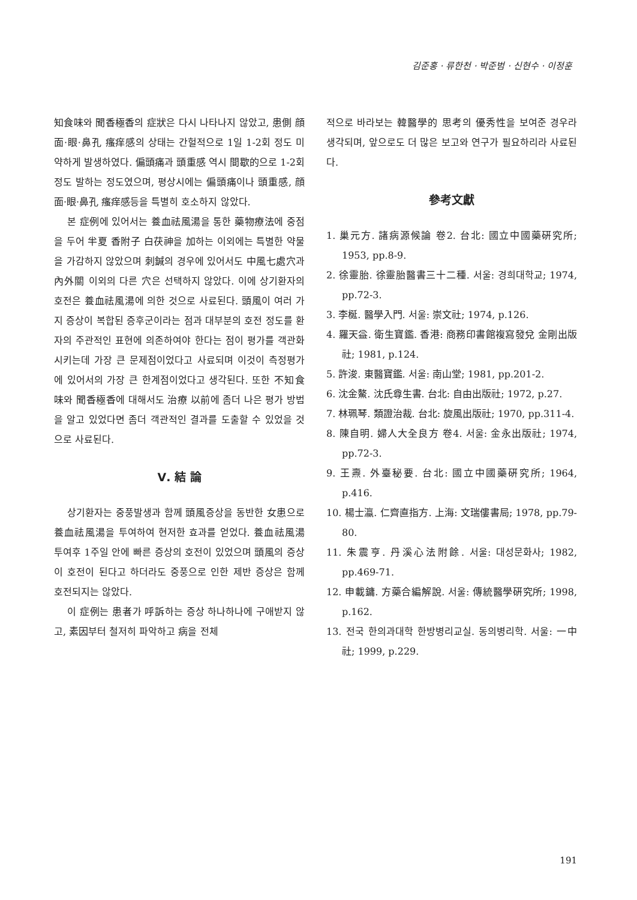김준홍 · 류한천 · 박준범 · 신현수 · 이정훈
知食味와 聞香極香의 症狀은 다시 나타나지 않았고, 患側 顔面·眼·鼻孔 瘙痒感의 상태는 간헐적으로 1일 1-2회 정도 미약하게 발생하였다. 偏頭痛과 頭重感 역시 間歇的으로 1-2회 정도 발하는 정도였으며, 평상시에는 偏頭痛이나 頭重感, 顔面·眼·鼻孔 瘙痒感등을 특별히 호소하지 않았다.
본 症例에 있어서는 養血祛風湯을 통한 藥物療法에 중점을 두어 半夏 香附子 白茯神을 加하는 이외에는 특별한 약물을 가감하지 않았으며 刺鍼의 경우에 있어서도 中風七處穴과 內外關 이외의 다른 穴은 선택하지 않았다. 이에 상기환자의 호전은 養血祛風湯에 의한 것으로 사료된다. 頭風이 여러 가지 증상이 복합된 증후군이라는 점과 대부분의 호전 정도를 환자의 주관적인 표현에 의존하여야 한다는 점이 평가를 객관화 시키는데 가장 큰 문제점이었다고 사료되며 이것이 측정평가에 있어서의 가장 큰 한계점이었다고 생각된다. 또한 不知食味와 聞香極香에 대해서도 治療 以前에 좀더 나은 평가 방법을 알고 있었다면 좀더 객관적인 결과를 도출할 수 있었을 것으로 사료된다.
Ⅴ. 結 論
상기환자는 중풍발생과 함께 頭風증상을 동반한 女患으로 養血祛風湯을 투여하여 현저한 효과를 얻었다. 養血祛風湯 투여후 1주일 안에 빠른 증상의 호전이 있었으며 頭風의 증상이 호전이 된다고 하더라도 중풍으로 인한 제반 증상은 함께 호전되지는 않았다.
이 症例는 患者가 呼訴하는 증상 하나하나에 구애받지 않고, 素因부터 철저히 파악하고 病을 전체
적으로 바라보는 韓醫學的 思考의 優秀性을 보여준 경우라 생각되며, 앞으로도 더 많은 보고와 연구가 필요하리라 사료된다.
參考文獻
1. 巢元方. 諸病源候論 卷2. 台北: 國立中國藥硏究所; 1953, pp.8-9.
2. 徐靈胎. 徐靈胎醫書三十二種. 서울: 경희대학교; 1974, pp.72-3.
3. 李梴. 醫學入門. 서울: 崇文社; 1974, p.126.
4. 羅天益. 衛生寶鑑. 香港: 商務印書館複寫發兌 金剛出版社; 1981, p.124.
5. 許浚. 東醫寶鑑. 서울: 南山堂; 1981, pp.201-2.
6. 沈金鰲. 沈氏尊生書. 台北: 自由出版社; 1972, p.27.
7. 林珮琴. 類證治裁. 台北: 旋風出版社; 1970, pp.311-4.
8. 陳自明. 婦人大全良方 卷4. 서울: 金永出版社; 1974, pp.72-3.
9. 王燾. 外臺秘要. 台北: 國立中國藥硏究所; 1964, p.416.
10. 楊士瀛. 仁齊直指方. 上海: 文瑞僂書局; 1978, pp.79-80.
11. 朱震亨. 丹溪心法附餘. 서울: 대성문화사; 1982, pp.469-71.
12. 申載鏞. 方藥合編解說. 서울: 傳統醫學硏究所; 1998, p.162.
13. 전국 한의과대학 한방병리교실. 동의병리학. 서울: 一中社; 1999, p.229.
191